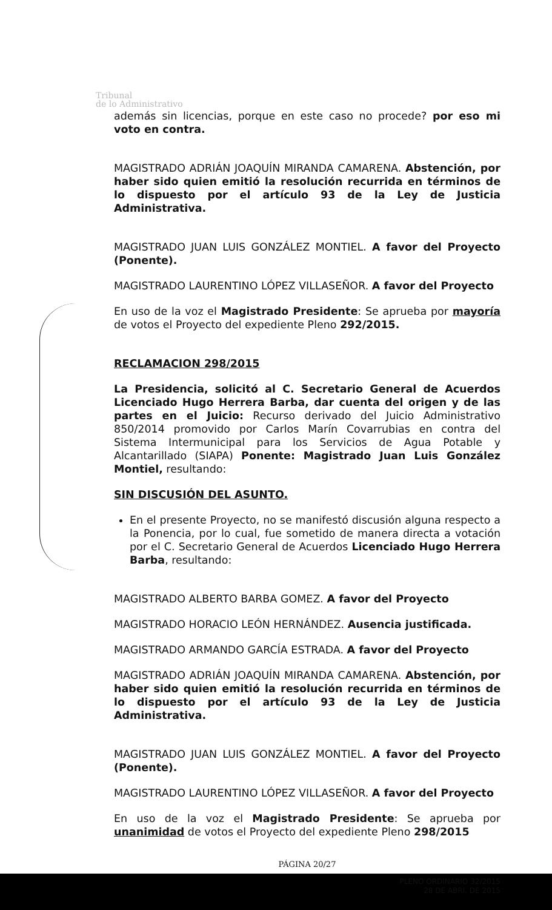Tribunal
de lo Administrativo
además sin licencias, porque en este caso no procede? por eso mi voto en contra.
MAGISTRADO ADRIÁN JOAQUÍN MIRANDA CAMARENA. Abstención, por haber sido quien emitió la resolución recurrida en términos de lo dispuesto por el artículo 93 de la Ley de Justicia Administrativa.
MAGISTRADO JUAN LUIS GONZÁLEZ MONTIEL. A favor del Proyecto (Ponente).
MAGISTRADO LAURENTINO LÓPEZ VILLASEÑOR. A favor del Proyecto
En uso de la voz el Magistrado Presidente: Se aprueba por mayoría de votos el Proyecto del expediente Pleno 292/2015.
RECLAMACION 298/2015
La Presidencia, solicitó al C. Secretario General de Acuerdos Licenciado Hugo Herrera Barba, dar cuenta del origen y de las partes en el Juicio: Recurso derivado del Juicio Administrativo 850/2014 promovido por Carlos Marín Covarrubias en contra del Sistema Intermunicipal para los Servicios de Agua Potable y Alcantarillado (SIAPA) Ponente: Magistrado Juan Luis González Montiel, resultando:
SIN DISCUSIÓN DEL ASUNTO.
En el presente Proyecto, no se manifestó discusión alguna respecto a la Ponencia, por lo cual, fue sometido de manera directa a votación por el C. Secretario General de Acuerdos Licenciado Hugo Herrera Barba, resultando:
MAGISTRADO ALBERTO BARBA GOMEZ. A favor del Proyecto
MAGISTRADO HORACIO LEÓN HERNÁNDEZ. Ausencia justificada.
MAGISTRADO ARMANDO GARCÍA ESTRADA. A favor del Proyecto
MAGISTRADO ADRIÁN JOAQUÍN MIRANDA CAMARENA. Abstención, por haber sido quien emitió la resolución recurrida en términos de lo dispuesto por el artículo 93 de la Ley de Justicia Administrativa.
MAGISTRADO JUAN LUIS GONZÁLEZ MONTIEL. A favor del Proyecto (Ponente).
MAGISTRADO LAURENTINO LÓPEZ VILLASEÑOR. A favor del Proyecto
En uso de la voz el Magistrado Presidente: Se aprueba por unanimidad de votos el Proyecto del expediente Pleno 298/2015
PÁGINA 20/27
PLENO ORDINARIO 32/2015
28 DE ABRI. DE 2015